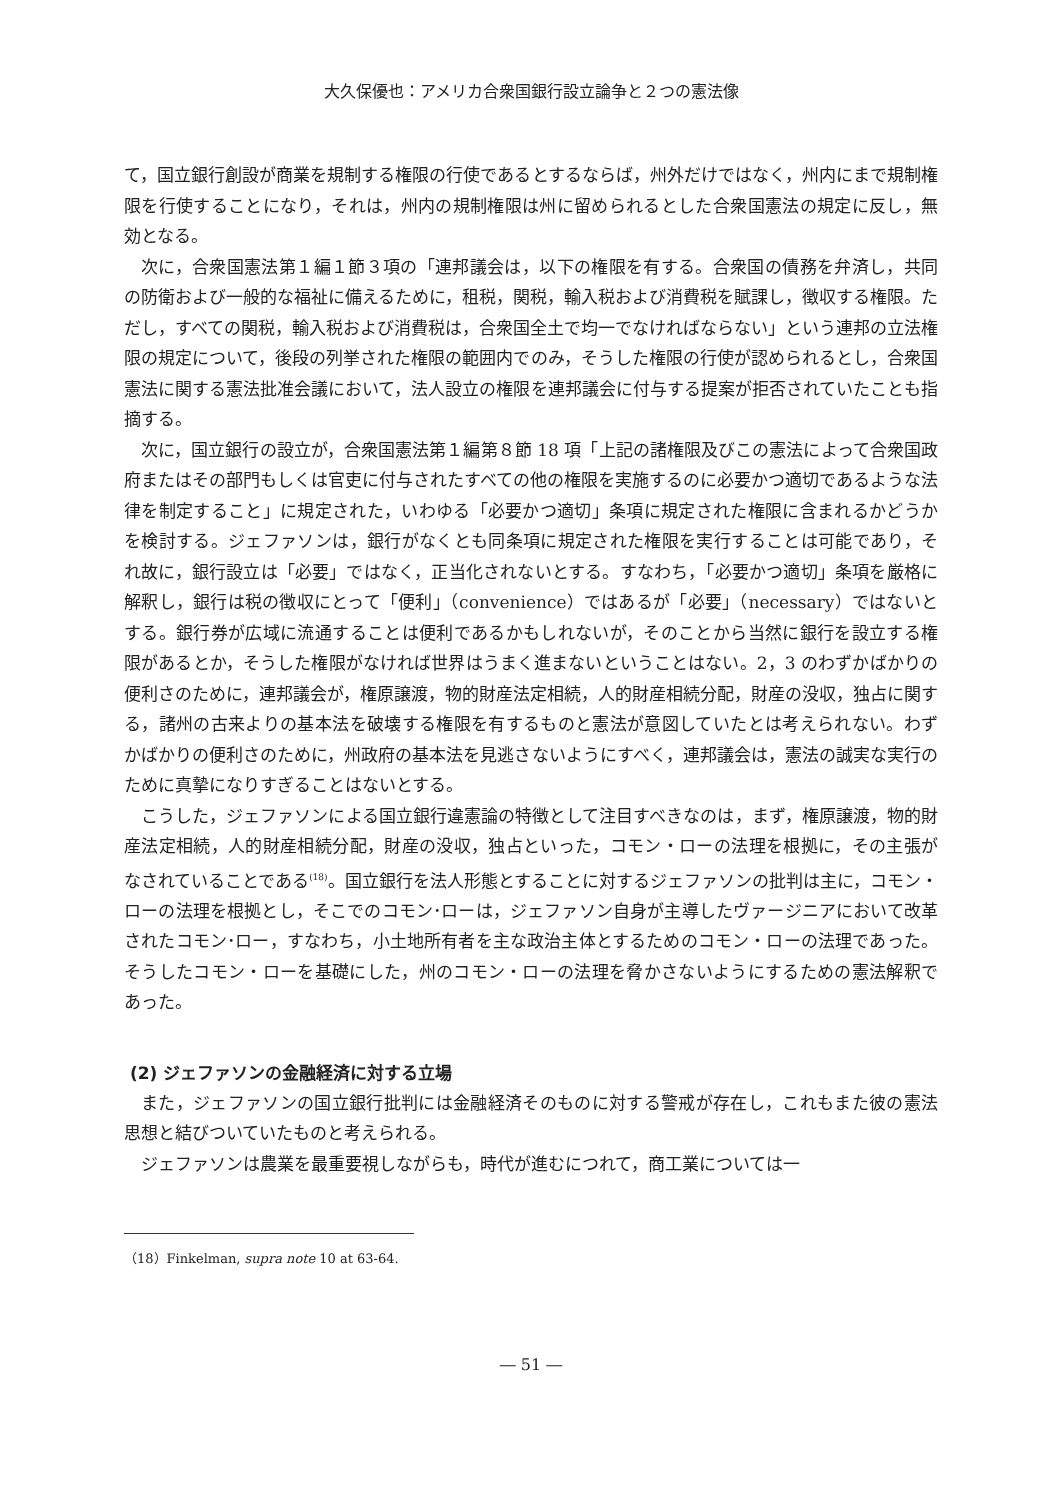大久保優也：アメリカ合衆国銀行設立論争と２つの憲法像
て，国立銀行創設が商業を規制する権限の行使であるとするならば，州外だけではなく，州内にまで規制権限を行使することになり，それは，州内の規制権限は州に留められるとした合衆国憲法の規定に反し，無効となる。
次に，合衆国憲法第１編１節３項の「連邦議会は，以下の権限を有する。合衆国の債務を弁済し，共同の防衛および一般的な福祉に備えるために，租税，関税，輸入税および消費税を賦課し，徴収する権限。ただし，すべての関税，輸入税および消費税は，合衆国全土で均一でなければならない」という連邦の立法権限の規定について，後段の列挙された権限の範囲内でのみ，そうした権限の行使が認められるとし，合衆国憲法に関する憲法批准会議において，法人設立の権限を連邦議会に付与する提案が拒否されていたことも指摘する。
次に，国立銀行の設立が，合衆国憲法第１編第８節 18 項「上記の諸権限及びこの憲法によって合衆国政府またはその部門もしくは官吏に付与されたすべての他の権限を実施するのに必要かつ適切であるような法律を制定すること」に規定された，いわゆる「必要かつ適切」条項に規定された権限に含まれるかどうかを検討する。ジェファソンは，銀行がなくとも同条項に規定された権限を実行することは可能であり，それ故に，銀行設立は「必要」ではなく，正当化されないとする。すなわち，「必要かつ適切」条項を厳格に解釈し，銀行は税の徴収にとって「便利」（convenience）ではあるが「必要」（necessary）ではないとする。銀行券が広域に流通することは便利であるかもしれないが，そのことから当然に銀行を設立する権限があるとか，そうした権限がなければ世界はうまく進まないということはない。2，3 のわずかばかりの便利さのために，連邦議会が，権原譲渡，物的財産法定相続，人的財産相続分配，財産の没収，独占に関する，諸州の古来よりの基本法を破壊する権限を有するものと憲法が意図していたとは考えられない。わずかばかりの便利さのために，州政府の基本法を見逃さないようにすべく，連邦議会は，憲法の誠実な実行のために真摯になりすぎることはないとする。
こうした，ジェファソンによる国立銀行違憲論の特徴として注目すべきなのは，まず，権原譲渡，物的財産法定相続，人的財産相続分配，財産の没収，独占といった，コモン・ローの法理を根拠に，その主張がなされていることである<sup>(18)</sup>。国立銀行を法人形態とすることに対するジェファソンの批判は主に，コモン・ローの法理を根拠とし，そこでのコモン･ローは，ジェファソン自身が主導したヴァージニアにおいて改革されたコモン･ロー，すなわち，小土地所有者を主な政治主体とするためのコモン・ローの法理であった。そうしたコモン・ローを基礎にした，州のコモン・ローの法理を脅かさないようにするための憲法解釈であった。
(2) ジェファソンの金融経済に対する立場
また，ジェファソンの国立銀行批判には金融経済そのものに対する警戒が存在し，これもまた彼の憲法思想と結びついていたものと考えられる。
ジェファソンは農業を最重要視しながらも，時代が進むにつれて，商工業については一
（18）Finkelman, supra note 10 at 63-64.
― 51 ―